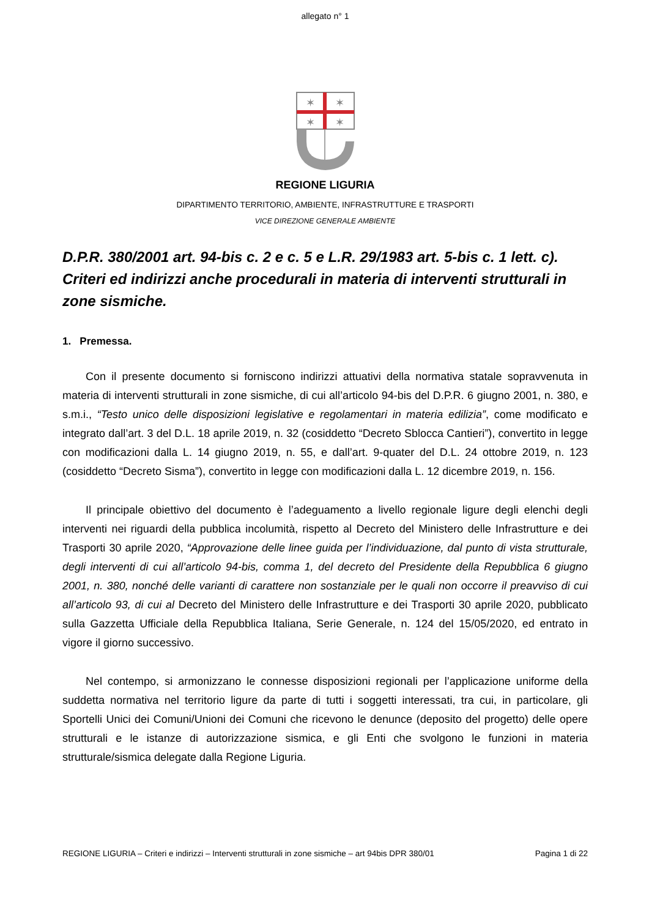allegato n° 1
✶
✶
✶
✶
REGIONE LIGURIA
DIPARTIMENTO TERRITORIO, AMBIENTE, INFRASTRUTTURE E TRASPORTI
VICE DIREZIONE GENERALE AMBIENTE
D.P.R. 380/2001 art. 94-bis c. 2 e c. 5 e L.R. 29/1983 art. 5-bis c. 1 lett. c). Criteri ed indirizzi anche procedurali in materia di interventi strutturali in zone sismiche.
1. Premessa.
Con il presente documento si forniscono indirizzi attuativi della normativa statale sopravvenuta in materia di interventi strutturali in zone sismiche, di cui all’articolo 94-bis del D.P.R. 6 giugno 2001, n. 380, e s.m.i., “Testo unico delle disposizioni legislative e regolamentari in materia edilizia”, come modificato e integrato dall’art. 3 del D.L. 18 aprile 2019, n. 32 (cosiddetto “Decreto Sblocca Cantieri”), convertito in legge con modificazioni dalla L. 14 giugno 2019, n. 55, e dall’art. 9-quater del D.L. 24 ottobre 2019, n. 123 (cosiddetto “Decreto Sisma”), convertito in legge con modificazioni dalla L. 12 dicembre 2019, n. 156.
Il principale obiettivo del documento è l’adeguamento a livello regionale ligure degli elenchi degli interventi nei riguardi della pubblica incolumità, rispetto al Decreto del Ministero delle Infrastrutture e dei Trasporti 30 aprile 2020, “Approvazione delle linee guida per l’individuazione, dal punto di vista strutturale, degli interventi di cui all’articolo 94-bis, comma 1, del decreto del Presidente della Repubblica 6 giugno 2001, n. 380, nonché delle varianti di carattere non sostanziale per le quali non occorre il preavviso di cui all’articolo 93, di cui al Decreto del Ministero delle Infrastrutture e dei Trasporti 30 aprile 2020, pubblicato sulla Gazzetta Ufficiale della Repubblica Italiana, Serie Generale, n. 124 del 15/05/2020, ed entrato in vigore il giorno successivo.
Nel contempo, si armonizzano le connesse disposizioni regionali per l’applicazione uniforme della suddetta normativa nel territorio ligure da parte di tutti i soggetti interessati, tra cui, in particolare, gli Sportelli Unici dei Comuni/Unioni dei Comuni che ricevono le denunce (deposito del progetto) delle opere strutturali e le istanze di autorizzazione sismica, e gli Enti che svolgono le funzioni in materia strutturale/sismica delegate dalla Regione Liguria.
REGIONE LIGURIA – Criteri e indirizzi – Interventi strutturali in zone sismiche – art 94bis DPR 380/01 Pagina 1 di 22